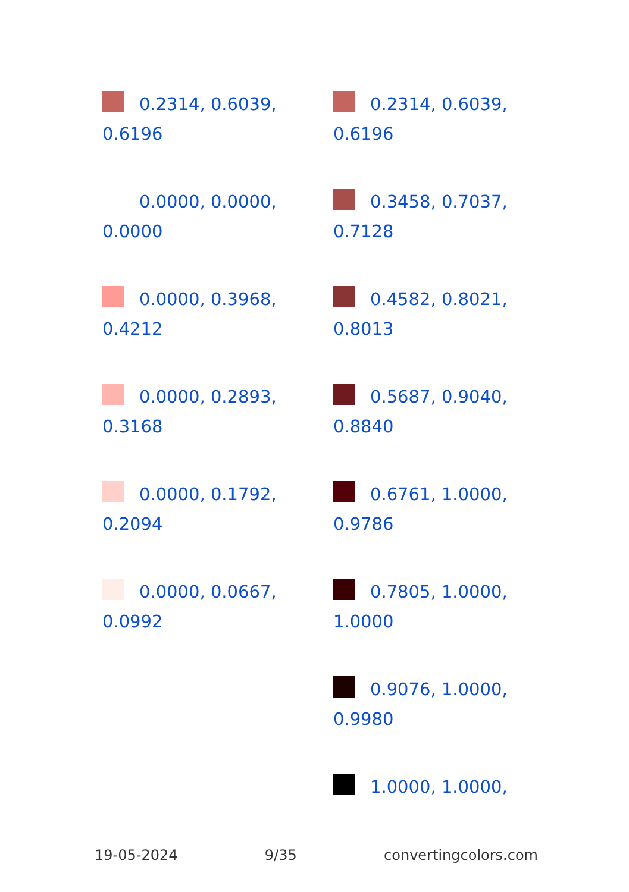0.2314, 0.6039,
0.6196
0.0000, 0.0000,
0.0000
0.0000, 0.3968,
0.4212
0.0000, 0.2893,
0.3168
0.0000, 0.1792,
0.2094
0.0000, 0.0667,
0.0992
0.2314, 0.6039,
0.6196
0.3458, 0.7037,
0.7128
0.4582, 0.8021,
0.8013
0.5687, 0.9040,
0.8840
0.6761, 1.0000,
0.9786
0.7805, 1.0000,
1.0000
0.9076, 1.0000,
0.9980
1.0000, 1.0000,
19-05-2024 9/35 convertingcolors.com